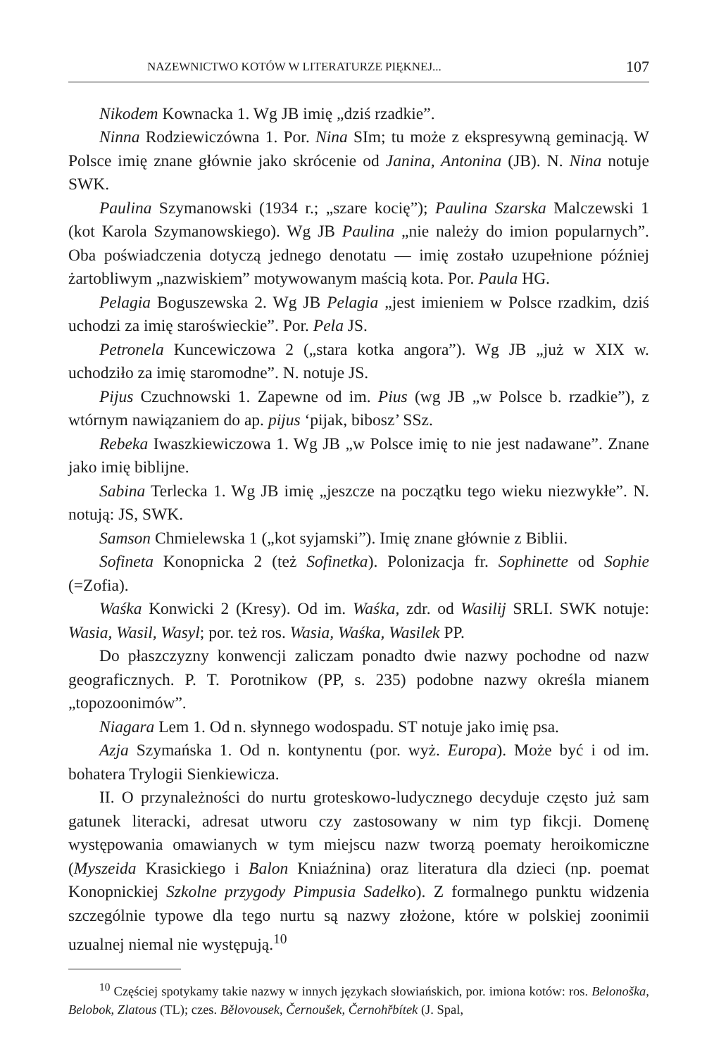NAZEWNICTWO KOTÓW W LITERATURZE PIĘKNEJ... 107
Nikodem Kownacka 1. Wg JB imię „dziś rzadkie”.
Ninna Rodziewiczówna 1. Por. Nina SIm; tu może z ekspresywną geminacją. W Polsce imię znane głównie jako skrócenie od Janina, Antonina (JB). N. Nina notuje SWK.
Paulina Szymanowski (1934 r.; „szare kocię”); Paulina Szarska Malczewski 1 (kot Karola Szymanowskiego). Wg JB Paulina „nie należy do imion popularnych”. Oba poświadczenia dotyczą jednego denotatu — imię zostało uzupełnione później żartobliwym „nazwiskiem” motywowanym maścią kota. Por. Paula HG.
Pelagia Boguszewska 2. Wg JB Pelagia „jest imieniem w Polsce rzadkim, dziś uchodzi za imię staroświeckie”. Por. Pela JS.
Petronela Kuncewiczowa 2 („stara kotka angora”). Wg JB „już w XIX w. uchodziło za imię staromodne”. N. notuje JS.
Pijus Czuchnowski 1. Zapewne od im. Pius (wg JB „w Polsce b. rzadkie”), z wtórnym nawiązaniem do ap. pijus ‘pijak, bibosz’ SSz.
Rebeka Iwaszkiewiczowa 1. Wg JB „w Polsce imię to nie jest nadawane”. Znane jako imię biblijne.
Sabina Terlecka 1. Wg JB imię „jeszcze na początku tego wieku niezwykłe”. N. notują: JS, SWK.
Samson Chmielewska 1 („kot syjamski”). Imię znane głównie z Biblii.
Sofineta Konopnicka 2 (też Sofinetka). Polonizacja fr. Sophinette od Sophie (=Zofia).
Waśka Konwicki 2 (Kresy). Od im. Waśka, zdr. od Wasilij SRLI. SWK notuje: Wasia, Wasil, Wasyl; por. też ros. Wasia, Waśka, Wasilek PP.
Do płaszczyzny konwencji zaliczam ponadto dwie nazwy pochodne od nazw geograficznych. P. T. Porotnikow (PP, s. 235) podobne nazwy określa mianem „topozoonimów”.
Niagara Lem 1. Od n. słynnego wodospadu. ST notuje jako imię psa.
Azja Szymańska 1. Od n. kontynentu (por. wyż. Europa). Może być i od im. bohatera Trylogii Sienkiewicza.
II. O przynależności do nurtu groteskowo-ludycznego decyduje często już sam gatunek literacki, adresat utworu czy zastosowany w nim typ fikcji. Domenę występowania omawianych w tym miejscu nazw tworzą poematy heroikomiczne (Myszeida Krasickiego i Balon Kniaźnina) oraz literatura dla dzieci (np. poemat Konopnickiej Szkolne przygody Pimpusia Sadełko). Z formalnego punktu widzenia szczególnie typowe dla tego nurtu są nazwy złożone, które w polskiej zoonimii uzualnej niemal nie występują.<sup>10</sup>
<sup>10</sup> Częściej spotykamy takie nazwy w innych językach słowiańskich, por. imiona kotów: ros. Belonoška, Belobok, Zlatous (TL); czes. Bělovousek, Černoušek, Černohřbítek (J. Spal,